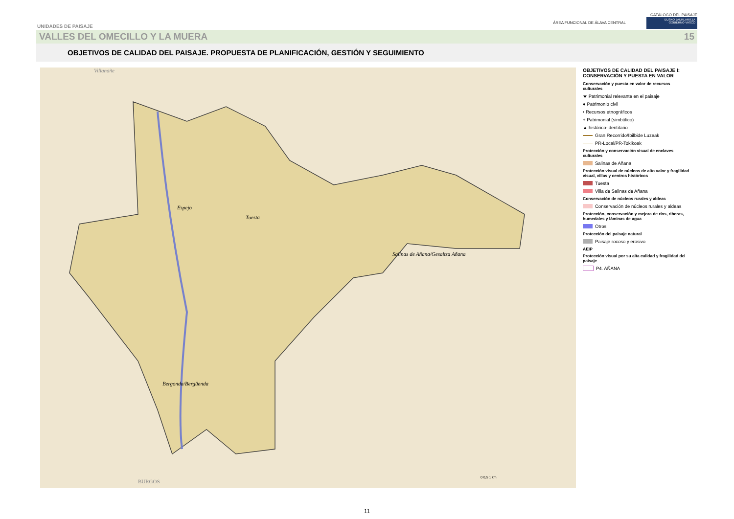UNIDADES DE PAISAJE
CATÁLOGO DEL PAISAJE
ÁREA FUNCIONAL DE ÁLAVA CENTRAL EUSKO JAURLARITZA
GOBIERNO VASCO
VALLES DEL OMECILLO Y LA MUERA 15
OBJETIVOS DE CALIDAD DEL PAISAJE. PROPUESTA DE PLANIFICACIÓN, GESTIÓN Y SEGUIMIENTO
Tuesta
Espejo
Salinas de Añana/Gesaltza Añana
Bergonda/Bergüenda
BURGOS
Villanañe
0 0,5 1 km
OBJETIVOS DE CALIDAD DEL PAISAJE I: CONSERVACIÓN Y PUESTA EN VALOR
Conservación y puesta en valor de recursos culturales
★ Patrimonial relevante en el paisaje
● Patrimonio civil
• Recursos etnográficos
+ Patrimonial (simbólico)
▲ histórico-identitario
Gran Recorrido/Ibilbide Luzeak
PR-Local/PR-Tokikoak
Protección y conservación visual de enclaves culturales
Salinas de Añana
Protección visual de núcleos de alto valor y fragilidad visual, villas y centros históricos
Tuesta
Villa de Salinas de Añana
Conservación de núcleos rurales y aldeas
Conservación de núcleos rurales y aldeas
Protección, conservación y mejora de ríos, riberas, humedales y láminas de agua
Otros
Protección del paisaje natural
Paisaje rocoso y erosivo
AEIP
Protección visual por su alta calidad y fragilidad del paisaje
P4. AÑANA
11